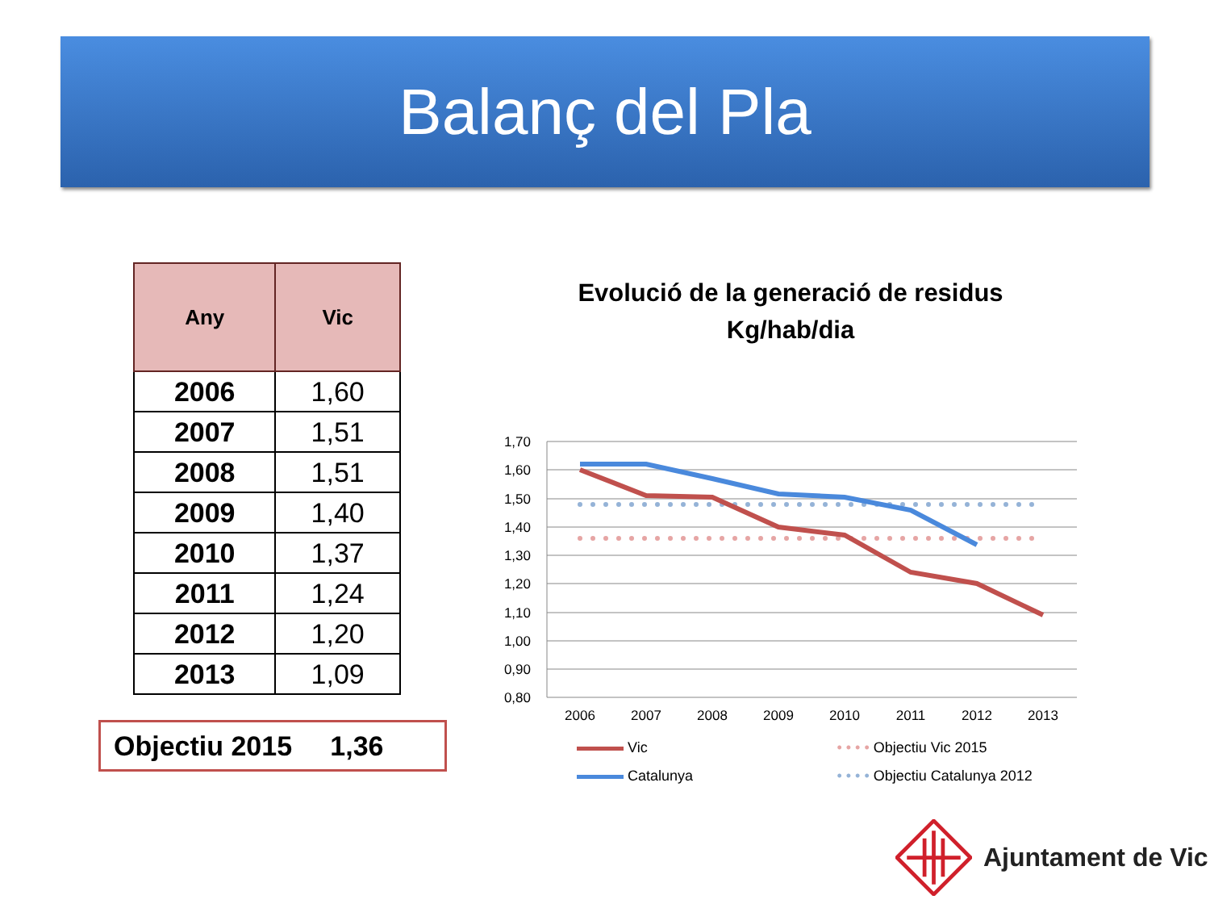Balanç del Pla
| Any | Vic |
| --- | --- |
| 2006 | 1,60 |
| 2007 | 1,51 |
| 2008 | 1,51 |
| 2009 | 1,40 |
| 2010 | 1,37 |
| 2011 | 1,24 |
| 2012 | 1,20 |
| 2013 | 1,09 |
Objectiu 2015 1,36
Evolució de la generació de residus
Kg/hab/dia
1,70
1,60
1,50
1,40
1,30
1,20
1,10
1,00
0,90
0,80
2006
2007
2008
2009
2010
2011
2012
2013
Vic
• • • • Objectiu Vic 2015
Catalunya
• • • • Objectiu Catalunya 2012
Ajuntament de Vic